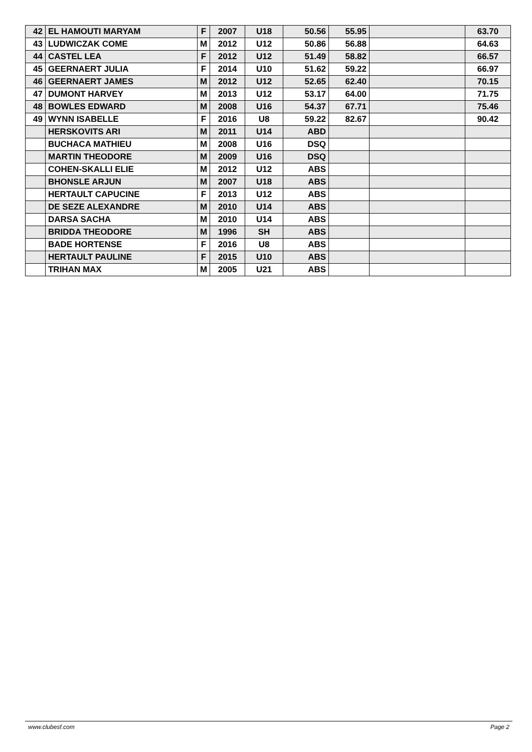| 42 | EL HAMOUTI MARYAM | F | 2007 | U18 | 50.56 | 55.95 | | 63.70 |
| 43 | LUDWICZAK COME | M | 2012 | U12 | 50.86 | 56.88 | | 64.63 |
| 44 | CASTEL LEA | F | 2012 | U12 | 51.49 | 58.82 | | 66.57 |
| 45 | GEERNAERT JULIA | F | 2014 | U10 | 51.62 | 59.22 | | 66.97 |
| 46 | GEERNAERT JAMES | M | 2012 | U12 | 52.65 | 62.40 | | 70.15 |
| 47 | DUMONT HARVEY | M | 2013 | U12 | 53.17 | 64.00 | | 71.75 |
| 48 | BOWLES EDWARD | M | 2008 | U16 | 54.37 | 67.71 | | 75.46 |
| 49 | WYNN ISABELLE | F | 2016 | U8 | 59.22 | 82.67 | | 90.42 |
| | HERSKOVITS ARI | M | 2011 | U14 | ABD | | | |
| | BUCHACA MATHIEU | M | 2008 | U16 | DSQ | | | |
| | MARTIN THEODORE | M | 2009 | U16 | DSQ | | | |
| | COHEN-SKALLI ELIE | M | 2012 | U12 | ABS | | | |
| | BHONSLE ARJUN | M | 2007 | U18 | ABS | | | |
| | HERTAULT CAPUCINE | F | 2013 | U12 | ABS | | | |
| | DE SEZE ALEXANDRE | M | 2010 | U14 | ABS | | | |
| | DARSA SACHA | M | 2010 | U14 | ABS | | | |
| | BRIDDA THEODORE | M | 1996 | SH | ABS | | | |
| | BADE HORTENSE | F | 2016 | U8 | ABS | | | |
| | HERTAULT PAULINE | F | 2015 | U10 | ABS | | | |
| | TRIHAN MAX | M | 2005 | U21 | ABS | | | |
www.clubesf.com Page 2